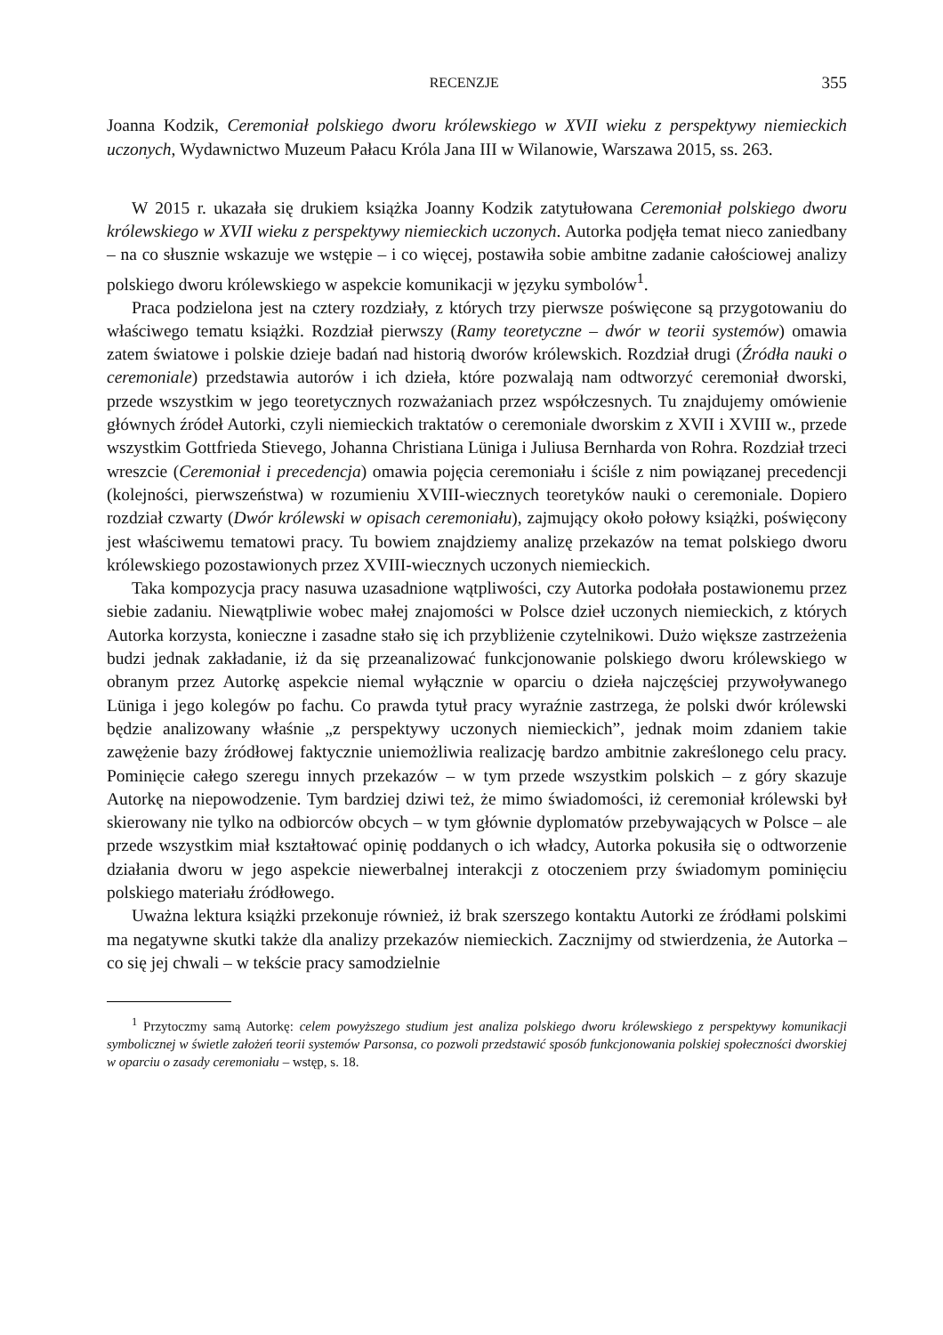RECENZJE 355
Joanna Kodzik, Ceremoniał polskiego dworu królewskiego w XVII wieku z perspektywy niemieckich uczonych, Wydawnictwo Muzeum Pałacu Króla Jana III w Wilanowie, Warszawa 2015, ss. 263.
W 2015 r. ukazała się drukiem książka Joanny Kodzik zatytułowana Ceremoniał polskiego dworu królewskiego w XVII wieku z perspektywy niemieckich uczonych. Autorka podjęła temat nieco zaniedbany – na co słusznie wskazuje we wstępie – i co więcej, postawiła sobie ambitne zadanie całościowej analizy polskiego dworu królewskiego w aspekcie komunikacji w języku symbolów<sup>1</sup>.
Praca podzielona jest na cztery rozdziały, z których trzy pierwsze poświęcone są przygotowaniu do właściwego tematu książki. Rozdział pierwszy (Ramy teoretyczne – dwór w teorii systemów) omawia zatem światowe i polskie dzieje badań nad historią dworów królewskich. Rozdział drugi (Źródła nauki o ceremoniale) przedstawia autorów i ich dzieła, które pozwalają nam odtworzyć ceremoniał dworski, przede wszystkim w jego teoretycznych rozważaniach przez współczesnych. Tu znajdujemy omówienie głównych źródeł Autorki, czyli niemieckich traktatów o ceremoniale dworskim z XVII i XVIII w., przede wszystkim Gottfrieda Stievego, Johanna Christiana Lüniga i Juliusa Bernharda von Rohra. Rozdział trzeci wreszcie (Ceremoniał i precedencja) omawia pojęcia ceremoniału i ściśle z nim powiązanej precedencji (kolejności, pierwszeństwa) w rozumieniu XVIII-wiecznych teoretyków nauki o ceremoniale. Dopiero rozdział czwarty (Dwór królewski w opisach ceremoniału), zajmujący około połowy książki, poświęcony jest właściwemu tematowi pracy. Tu bowiem znajdziemy analizę przekazów na temat polskiego dworu królewskiego pozostawionych przez XVIII-wiecznych uczonych niemieckich.
Taka kompozycja pracy nasuwa uzasadnione wątpliwości, czy Autorka podołała postawionemu przez siebie zadaniu. Niewątpliwie wobec małej znajomości w Polsce dzieł uczonych niemieckich, z których Autorka korzysta, konieczne i zasadne stało się ich przybliżenie czytelnikowi. Dużo większe zastrzeżenia budzi jednak zakładanie, iż da się przeanalizować funkcjonowanie polskiego dworu królewskiego w obranym przez Autorkę aspekcie niemal wyłącznie w oparciu o dzieła najczęściej przywoływanego Lüniga i jego kolegów po fachu. Co prawda tytuł pracy wyraźnie zastrzega, że polski dwór królewski będzie analizowany właśnie „z perspektywy uczonych niemieckich”, jednak moim zdaniem takie zawężenie bazy źródłowej faktycznie uniemożliwia realizację bardzo ambitnie zakreślonego celu pracy. Pominięcie całego szeregu innych przekazów – w tym przede wszystkim polskich – z góry skazuje Autorkę na niepowodzenie. Tym bardziej dziwi też, że mimo świadomości, iż ceremoniał królewski był skierowany nie tylko na odbiorców obcych – w tym głównie dyplomatów przebywających w Polsce – ale przede wszystkim miał kształtować opinię poddanych o ich władcy, Autorka pokusiła się o odtworzenie działania dworu w jego aspekcie niewerbalnej interakcji z otoczeniem przy świadomym pominięciu polskiego materiału źródłowego.
Uważna lektura książki przekonuje również, iż brak szerszego kontaktu Autorki ze źródłami polskimi ma negatywne skutki także dla analizy przekazów niemieckich. Zacznijmy od stwierdzenia, że Autorka – co się jej chwali – w tekście pracy samodzielnie
<sup>1</sup> Przytoczmy samą Autorkę: celem powyższego studium jest analiza polskiego dworu królewskiego z perspektywy komunikacji symbolicznej w świetle założeń teorii systemów Parsonsa, co pozwoli przedstawić sposób funkcjonowania polskiej społeczności dworskiej w oparciu o zasady ceremoniału – wstęp, s. 18.